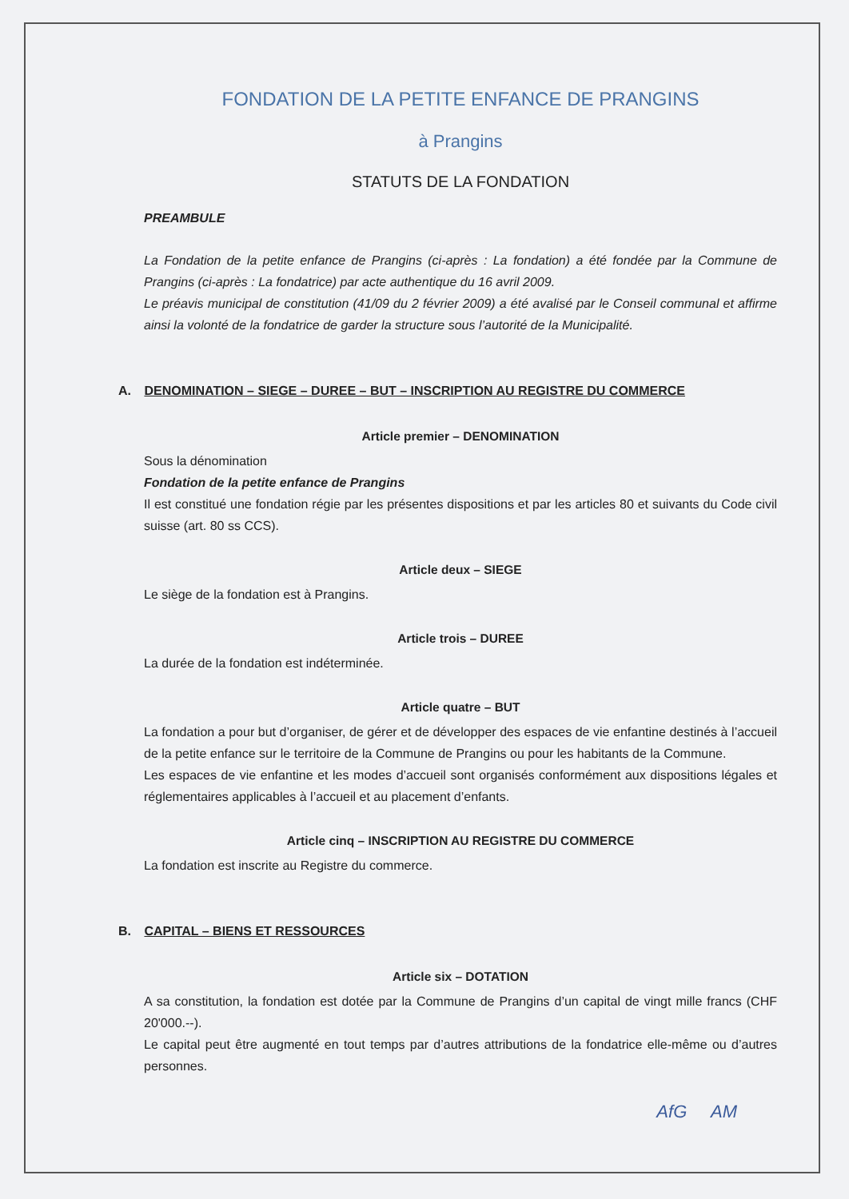FONDATION DE LA PETITE ENFANCE DE PRANGINS
à Prangins
STATUTS DE LA FONDATION
PREAMBULE
La Fondation de la petite enfance de Prangins (ci-après : La fondation) a été fondée par la Commune de Prangins (ci-après : La fondatrice) par acte authentique du 16 avril 2009.
Le préavis municipal de constitution (41/09 du 2 février 2009) a été avalisé par le Conseil communal et affirme ainsi la volonté de la fondatrice de garder la structure sous l’autorité de la Municipalité.
A. DENOMINATION – SIEGE – DUREE – BUT – INSCRIPTION AU REGISTRE DU COMMERCE
Article premier – DENOMINATION
Sous la dénomination
Fondation de la petite enfance de Prangins
Il est constitué une fondation régie par les présentes dispositions et par les articles 80 et suivants du Code civil suisse (art. 80 ss CCS).
Article deux – SIEGE
Le siège de la fondation est à Prangins.
Article trois – DUREE
La durée de la fondation est indéterminée.
Article quatre – BUT
La fondation a pour but d’organiser, de gérer et de développer des espaces de vie enfantine destinés à l’accueil de la petite enfance sur le territoire de la Commune de Prangins ou pour les habitants de la Commune.
Les espaces de vie enfantine et les modes d’accueil sont organisés conformément aux dispositions légales et réglementaires applicables à l’accueil et au placement d’enfants.
Article cinq – INSCRIPTION AU REGISTRE DU COMMERCE
La fondation est inscrite au Registre du commerce.
B. CAPITAL – BIENS ET RESSOURCES
Article six – DOTATION
A sa constitution, la fondation est dotée par la Commune de Prangins d’un capital de vingt mille francs (CHF 20'000.--).
Le capital peut être augmenté en tout temps par d’autres attributions de la fondatrice elle-même ou d’autres personnes.
AfG AM